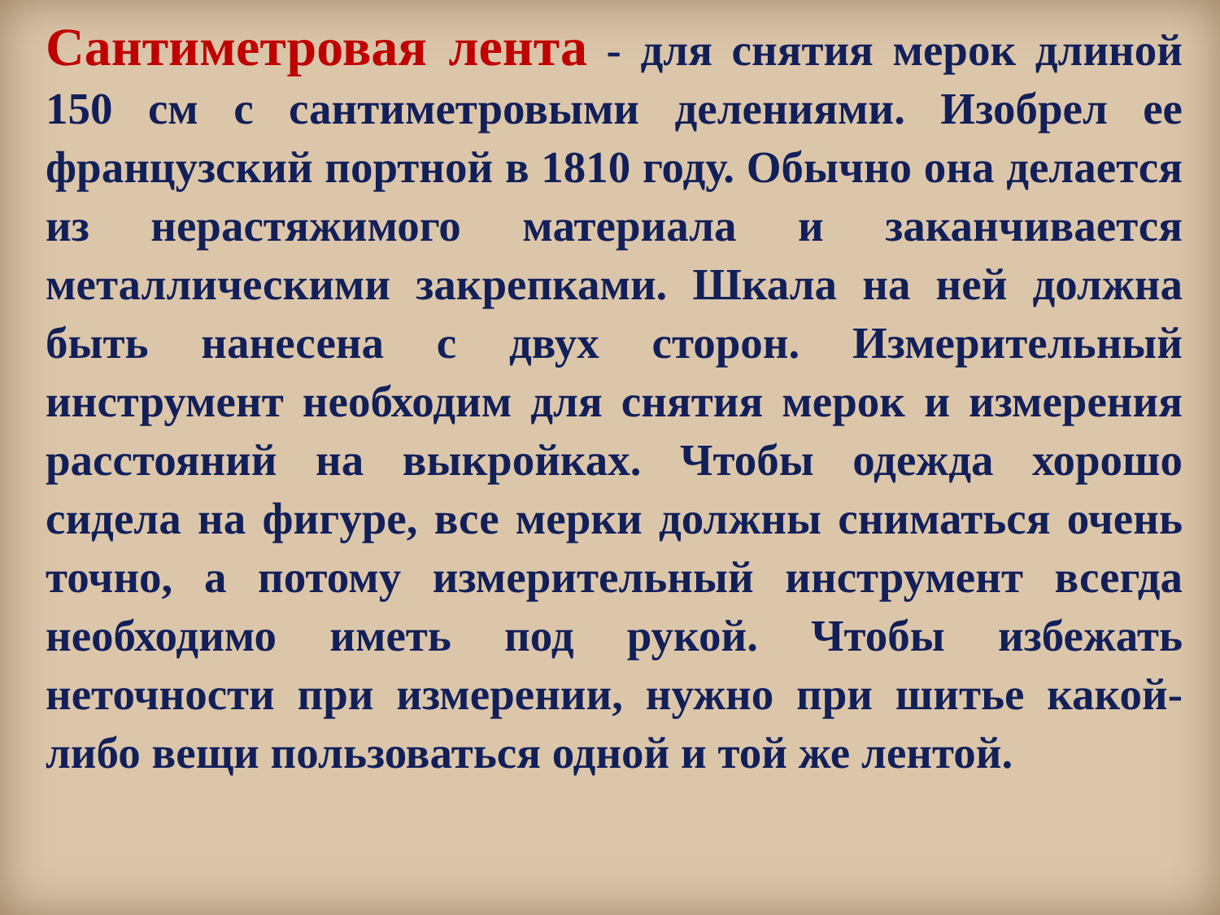Сантиметровая лента - для снятия мерок длиной 150 см с сантиметровыми делениями. Изобрел ее французский портной в 1810 году. Обычно она делается из нерастяжимого материала и заканчивается металлическими закрепками. Шкала на ней должна быть нанесена с двух сторон. Измерительный инструмент необходим для снятия мерок и измерения расстояний на выкройках. Чтобы одежда хорошо сидела на фигуре, все мерки должны сниматься очень точно, а потому измерительный инструмент всегда необходимо иметь под рукой. Чтобы избежать неточности при измерении, нужно при шитье какой-либо вещи пользоваться одной и той же лентой.